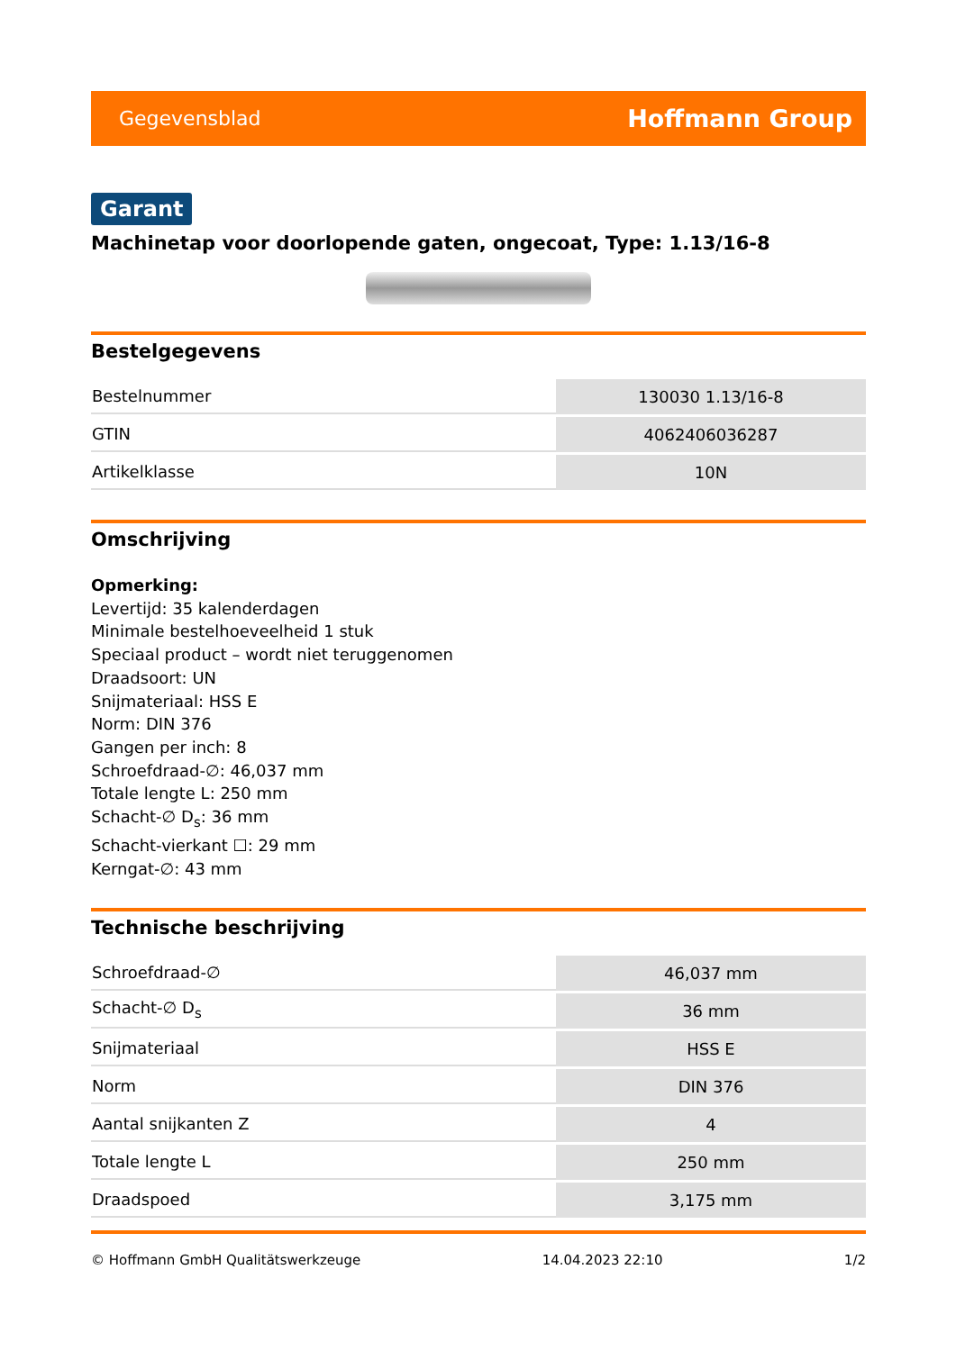Gegevensblad Hoffmann Group
Garant
Machinetap voor doorlopende gaten, ongecoat, Type: 1.13/16-8
Bestelgegevens
| Bestelnummer | 130030 1.13/16-8 |
| GTIN | 4062406036287 |
| Artikelklasse | 10N |
Omschrijving
Opmerking:
Levertijd: 35 kalenderdagen
Minimale bestelhoeveelheid 1 stuk
Speciaal product – wordt niet teruggenomen
Draadsoort: UN
Snijmateriaal: HSS E
Norm: DIN 376
Gangen per inch: 8
Schroefdraad-∅: 46,037 mm
Totale lengte L: 250 mm
Schacht-∅ D<sub>s</sub>: 36 mm
Schacht-vierkant ☐: 29 mm
Kerngat-∅: 43 mm
Technische beschrijving
| Schroefdraad-∅ | 46,037 mm |
| Schacht-∅ D<sub>s</sub> | 36 mm |
| Snijmateriaal | HSS E |
| Norm | DIN 376 |
| Aantal snijkanten Z | 4 |
| Totale lengte L | 250 mm |
| Draadspoed | 3,175 mm |
© Hoffmann GmbH Qualitätswerkzeuge 14.04.2023 22:10 1/2